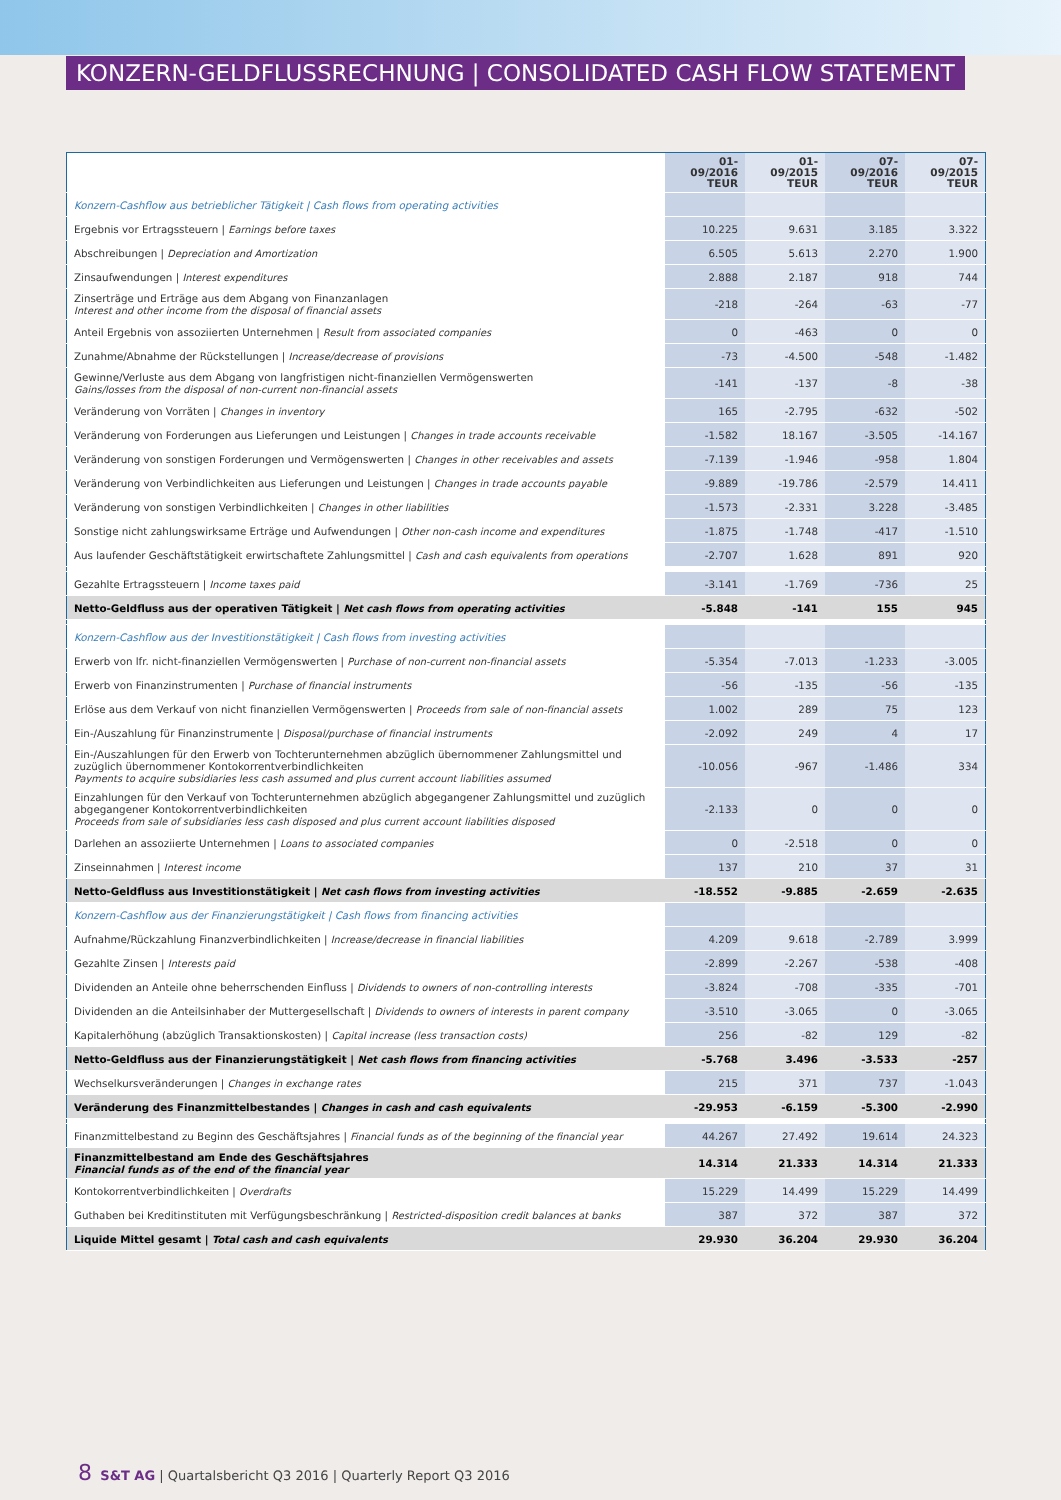KONZERN-GELDFLUSSRECHNUNG | CONSOLIDATED CASH FLOW STATEMENT
| | 01-09/2016 TEUR | 01-09/2015 TEUR | 07-09/2016 TEUR | 07-09/2015 TEUR |
| --- | --- | --- | --- | --- |
| Konzern-Cashflow aus betrieblicher Tätigkeit / Cash flows from operating activities | | | | |
| Ergebnis vor Ertragssteuern / Earnings before taxes | 10.225 | 9.631 | 3.185 | 3.322 |
| Abschreibungen / Depreciation and Amortization | 6.505 | 5.613 | 2.270 | 1.900 |
| Zinsaufwendungen / Interest expenditures | 2.888 | 2.187 | 918 | 744 |
| Zinserträge und Erträge aus dem Abgang von Finanzanlagen Interest and other income from the disposal of financial assets | -218 | -264 | -63 | -77 |
| Anteil Ergebnis von assoziierten Unternehmen / Result from associated companies | 0 | -463 | 0 | 0 |
| Zunahme/Abnahme der Rückstellungen / Increase/decrease of provisions | -73 | -4.500 | -548 | -1.482 |
| Gewinne/Verluste aus dem Abgang von langfristigen nicht-finanziellen Vermögenswerten Gains/losses from the disposal of non-current non-financial assets | -141 | -137 | -8 | -38 |
| Veränderung von Vorräten / Changes in inventory | 165 | -2.795 | -632 | -502 |
| Veränderung von Forderungen aus Lieferungen und Leistungen / Changes in trade accounts receivable | -1.582 | 18.167 | -3.505 | -14.167 |
| Veränderung von sonstigen Forderungen und Vermögenswerten / Changes in other receivables and assets | -7.139 | -1.946 | -958 | 1.804 |
| Veränderung von Verbindlichkeiten aus Lieferungen und Leistungen / Changes in trade accounts payable | -9.889 | -19.786 | -2.579 | 14.411 |
| Veränderung von sonstigen Verbindlichkeiten / Changes in other liabilities | -1.573 | -2.331 | 3.228 | -3.485 |
| Sonstige nicht zahlungswirksame Erträge und Aufwendungen / Other non-cash income and expenditures | -1.875 | -1.748 | -417 | -1.510 |
| Aus laufender Geschäftstätigkeit erwirtschaftete Zahlungsmittel / Cash and cash equivalents from operations | -2.707 | 1.628 | 891 | 920 |
| Gezahlte Ertragssteuern / Income taxes paid | -3.141 | -1.769 | -736 | 25 |
| Netto-Geldfluss aus der operativen Tätigkeit / Net cash flows from operating activities | -5.848 | -141 | 155 | 945 |
| Konzern-Cashflow aus der Investitionstätigkeit / Cash flows from investing activities | | | | |
| Erwerb von lfr. nicht-finanziellen Vermögenswerten / Purchase of non-current non-financial assets | -5.354 | -7.013 | -1.233 | -3.005 |
| Erwerb von Finanzinstrumenten / Purchase of financial instruments | -56 | -135 | -56 | -135 |
| Erlöse aus dem Verkauf von nicht finanziellen Vermögenswerten / Proceeds from sale of non-financial assets | 1.002 | 289 | 75 | 123 |
| Ein-/Auszahlung für Finanzinstrumente / Disposal/purchase of financial instruments | -2.092 | 249 | 4 | 17 |
| Ein-/Auszahlungen für den Erwerb von Tochterunternehmen abzüglich übernommener Zahlungsmittel und zuzüglich übernommener Kontokorrentverbindlichkeiten Payments to acquire subsidiaries less cash assumed and plus current account liabilities assumed | -10.056 | -967 | -1.486 | 334 |
| Einzahlungen für den Verkauf von Tochterunternehmen abzüglich abgegangener Zahlungsmittel und zuzüglich abgegangener Kontokorrentverbindlichkeiten Proceeds from sale of subsidiaries less cash disposed and plus current account liabilities disposed | -2.133 | 0 | 0 | 0 |
| Darlehen an assoziierte Unternehmen / Loans to associated companies | 0 | -2.518 | 0 | 0 |
| Zinseinnahmen / Interest income | 137 | 210 | 37 | 31 |
| Netto-Geldfluss aus Investitionstätigkeit / Net cash flows from investing activities | -18.552 | -9.885 | -2.659 | -2.635 |
| Konzern-Cashflow aus der Finanzierungstätigkeit / Cash flows from financing activities | | | | |
| Aufnahme/Rückzahlung Finanzverbindlichkeiten / Increase/decrease in financial liabilities | 4.209 | 9.618 | -2.789 | 3.999 |
| Gezahlte Zinsen / Interests paid | -2.899 | -2.267 | -538 | -408 |
| Dividenden an Anteile ohne beherrschenden Einfluss / Dividends to owners of non-controlling interests | -3.824 | -708 | -335 | -701 |
| Dividenden an die Anteilsinhaber der Muttergesellschaft / Dividends to owners of interests in parent company | -3.510 | -3.065 | 0 | -3.065 |
| Kapitalerhöhung (abzüglich Transaktionskosten) / Capital increase (less transaction costs) | 256 | -82 | 129 | -82 |
| Netto-Geldfluss aus der Finanzierungstätigkeit / Net cash flows from financing activities | -5.768 | 3.496 | -3.533 | -257 |
| Wechselkursveränderungen / Changes in exchange rates | 215 | 371 | 737 | -1.043 |
| Veränderung des Finanzmittelbestandes / Changes in cash and cash equivalents | -29.953 | -6.159 | -5.300 | -2.990 |
| Finanzmittelbestand zu Beginn des Geschäftsjahres / Financial funds as of the beginning of the financial year | 44.267 | 27.492 | 19.614 | 24.323 |
| Finanzmittelbestand am Ende des Geschäftsjahres Financial funds as of the end of the financial year | 14.314 | 21.333 | 14.314 | 21.333 |
| Kontokorrentverbindlichkeiten / Overdrafts | 15.229 | 14.499 | 15.229 | 14.499 |
| Guthaben bei Kreditinstituten mit Verfügungsbeschränkung / Restricted-disposition credit balances at banks | 387 | 372 | 387 | 372 |
| Liquide Mittel gesamt / Total cash and cash equivalents | 29.930 | 36.204 | 29.930 | 36.204 |
8 S&T AG | Quartalsbericht Q3 2016 | Quarterly Report Q3 2016